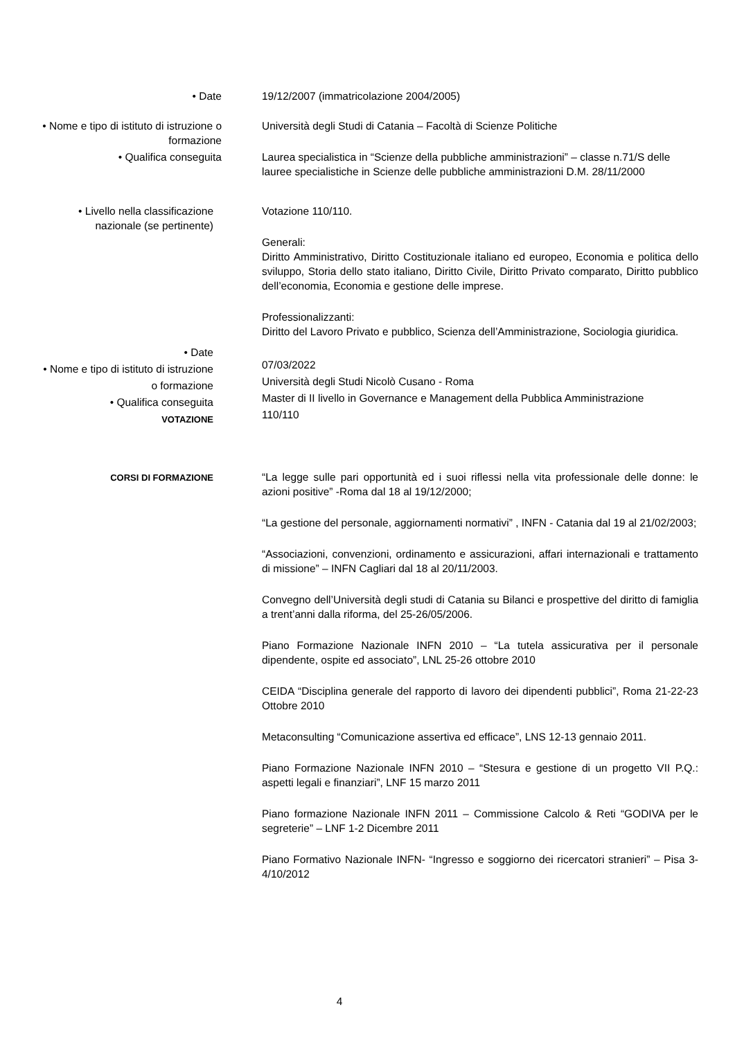• Date 19/12/2007 (immatricolazione 2004/2005)
• Nome e tipo di istituto di istruzione o formazione
Università degli Studi di Catania – Facoltà di Scienze Politiche
• Qualifica conseguita Laurea specialistica in “Scienze della pubbliche amministrazioni” – classe n.71/S delle lauree specialistiche in Scienze delle pubbliche amministrazioni D.M. 28/11/2000
• Livello nella classificazione nazionale (se pertinente)
Votazione 110/110.
Generali:
Diritto Amministrativo, Diritto Costituzionale italiano ed europeo, Economia e politica dello sviluppo, Storia dello stato italiano, Diritto Civile, Diritto Privato comparato, Diritto pubblico dell’economia, Economia e gestione delle imprese.
Professionalizzanti:
Diritto del Lavoro Privato e pubblico, Scienza dell’Amministrazione, Sociologia giuridica.
• Date
• Nome e tipo di istituto di istruzione o formazione
• Qualifica conseguita
VOTAZIONE
07/03/2022
Università degli Studi Nicolò Cusano - Roma
Master di II livello in Governance e Management della Pubblica Amministrazione
110/110
CORSI DI FORMAZIONE
“La legge sulle pari opportunità ed i suoi riflessi nella vita professionale delle donne: le azioni positive” -Roma dal 18 al 19/12/2000;
“La gestione del personale, aggiornamenti normativi” , INFN - Catania dal 19 al 21/02/2003;
“Associazioni, convenzioni, ordinamento e assicurazioni, affari internazionali e trattamento di missione” – INFN Cagliari dal 18 al 20/11/2003.
Convegno dell’Università degli studi di Catania su Bilanci e prospettive del diritto di famiglia a trent’anni dalla riforma, del 25-26/05/2006.
Piano Formazione Nazionale INFN 2010 – “La tutela assicurativa per il personale dipendente, ospite ed associato”, LNL 25-26 ottobre 2010
CEIDA “Disciplina generale del rapporto di lavoro dei dipendenti pubblici”, Roma 21-22-23 Ottobre 2010
Metaconsulting “Comunicazione assertiva ed efficace”, LNS 12-13 gennaio 2011.
Piano Formazione Nazionale INFN 2010 – “Stesura e gestione di un progetto VII P.Q.: aspetti legali e finanziari”, LNF 15 marzo 2011
Piano formazione Nazionale INFN 2011 – Commissione Calcolo & Reti “GODIVA per le segreterie” – LNF 1-2 Dicembre 2011
Piano Formativo Nazionale INFN- “Ingresso e soggiorno dei ricercatori stranieri” – Pisa 3-4/10/2012
4